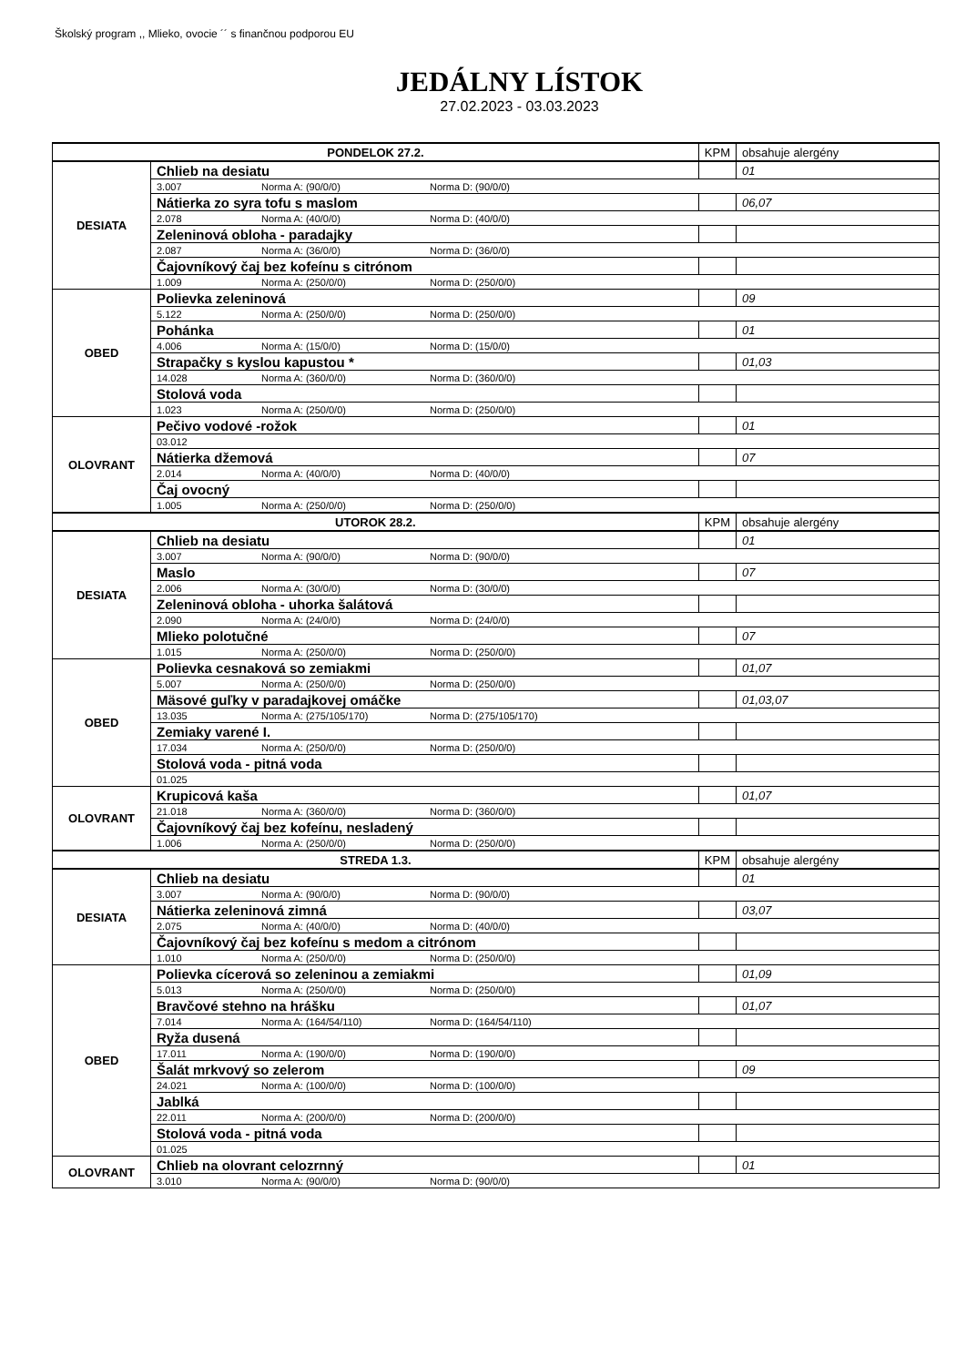Školský program ,, Mlieko, ovocie ´´ s finančnou podporou EU
JEDÁLNY LÍSTOK
27.02.2023 - 03.03.2023
| PONDELOK 27.2. | | KPM | obsahuje alergény |
| DESIATA | Chlieb na desiatu | | 01 |
| | 3.007 Norma A: (90/0/0) Norma D: (90/0/0) | | |
| | Nátierka zo syra tofu s maslom | | 06,07 |
| | 2.078 Norma A: (40/0/0) Norma D: (40/0/0) | | |
| | Zeleninová obloha - paradajky | | |
| | 2.087 Norma A: (36/0/0) Norma D: (36/0/0) | | |
| | Čajovníkový čaj bez kofeínu s citrónom | | |
| | 1.009 Norma A: (250/0/0) Norma D: (250/0/0) | | |
| OBED | Polievka zeleninová | | 09 |
| | 5.122 Norma A: (250/0/0) Norma D: (250/0/0) | | |
| | Pohánka | | 01 |
| | 4.006 Norma A: (15/0/0) Norma D: (15/0/0) | | |
| | Strapačky s kyslou kapustou * | | 01,03 |
| | 14.028 Norma A: (360/0/0) Norma D: (360/0/0) | | |
| | Stolová voda | | |
| | 1.023 Norma A: (250/0/0) Norma D: (250/0/0) | | |
| OLOVRANT | Pečivo vodové -rožok | | 01 |
| | 03.012 | | |
| | Nátierka džemová | | 07 |
| | 2.014 Norma A: (40/0/0) Norma D: (40/0/0) | | |
| | Čaj ovocný | | |
| | 1.005 Norma A: (250/0/0) Norma D: (250/0/0) | | |
| UTOROK 28.2. | | KPM | obsahuje alergény |
| DESIATA | Chlieb na desiatu | | 01 |
| | 3.007 Norma A: (90/0/0) Norma D: (90/0/0) | | |
| | Maslo | | 07 |
| | 2.006 Norma A: (30/0/0) Norma D: (30/0/0) | | |
| | Zeleninová obloha - uhorka šalátová | | |
| | 2.090 Norma A: (24/0/0) Norma D: (24/0/0) | | |
| | Mlieko polotučné | | 07 |
| | 1.015 Norma A: (250/0/0) Norma D: (250/0/0) | | |
| OBED | Polievka cesnaková so zemiakmi | | 01,07 |
| | 5.007 Norma A: (250/0/0) Norma D: (250/0/0) | | |
| | Mäsové guľky v paradajkovej omáčke | | 01,03,07 |
| | 13.035 Norma A: (275/105/170) Norma D: (275/105/170) | | |
| | Zemiaky varené I. | | |
| | 17.034 Norma A: (250/0/0) Norma D: (250/0/0) | | |
| | Stolová voda - pitná voda | | |
| | 01.025 | | |
| OLOVRANT | Krupicová kaša | | 01,07 |
| | 21.018 Norma A: (360/0/0) Norma D: (360/0/0) | | |
| | Čajovníkový čaj bez kofeínu, nesladený | | |
| | 1.006 Norma A: (250/0/0) Norma D: (250/0/0) | | |
| STREDA 1.3. | | KPM | obsahuje alergény |
| DESIATA | Chlieb na desiatu | | 01 |
| | 3.007 Norma A: (90/0/0) Norma D: (90/0/0) | | |
| | Nátierka zeleninová zimná | | 03,07 |
| | 2.075 Norma A: (40/0/0) Norma D: (40/0/0) | | |
| | Čajovníkový čaj bez kofeínu s medom a citrónom | | |
| | 1.010 Norma A: (250/0/0) Norma D: (250/0/0) | | |
| OBED | Polievka cícerová so zeleninou a zemiakmi | | 01,09 |
| | 5.013 Norma A: (250/0/0) Norma D: (250/0/0) | | |
| | Bravčové stehno na hrášku | | 01,07 |
| | 7.014 Norma A: (164/54/110) Norma D: (164/54/110) | | |
| | Ryža dusená | | |
| | 17.011 Norma A: (190/0/0) Norma D: (190/0/0) | | |
| | Šalát mrkvový so zelerom | | 09 |
| | 24.021 Norma A: (100/0/0) Norma D: (100/0/0) | | |
| | Jablká | | |
| | 22.011 Norma A: (200/0/0) Norma D: (200/0/0) | | |
| | Stolová voda - pitná voda | | |
| | 01.025 | | |
| OLOVRANT | Chlieb na olovrant celozrnný | | 01 |
| | 3.010 Norma A: (90/0/0) Norma D: (90/0/0) | | |